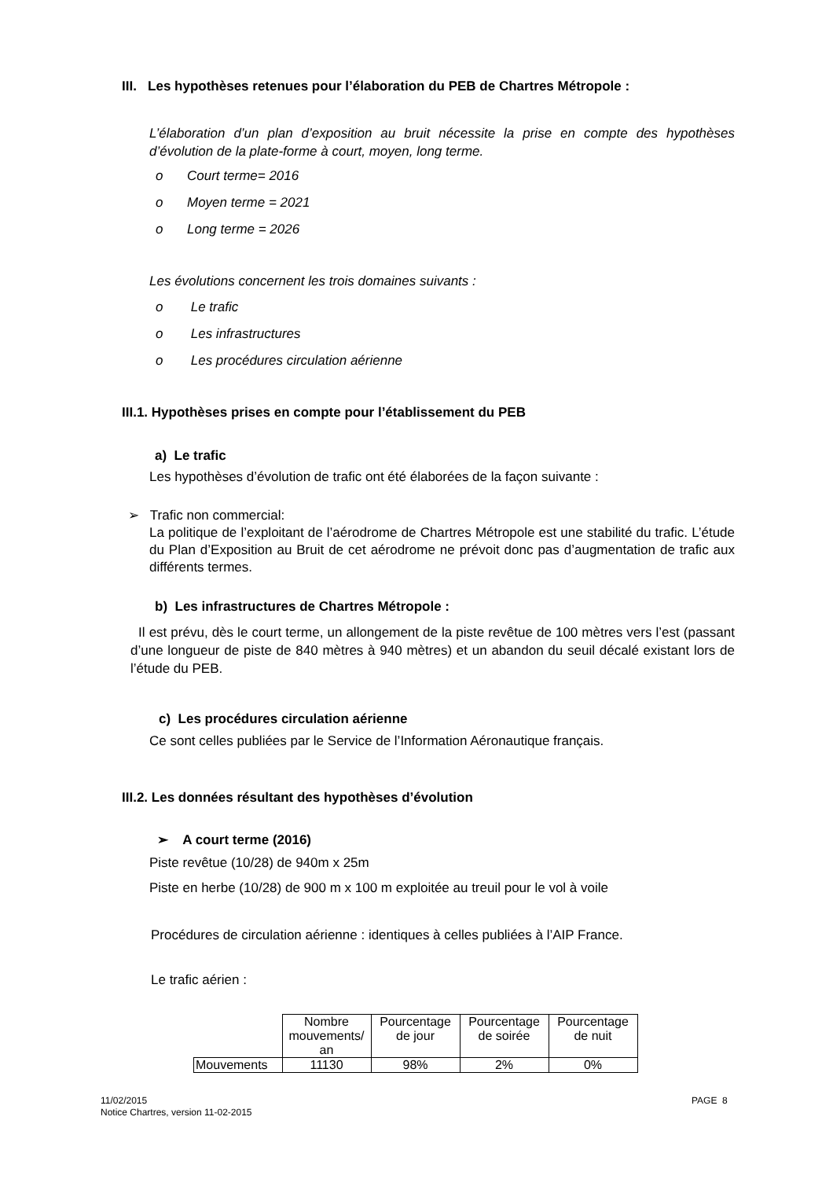III. Les hypothèses retenues pour l’élaboration du PEB de Chartres Métropole :
L’élaboration d’un plan d’exposition au bruit nécessite la prise en compte des hypothèses d’évolution de la plate-forme à court, moyen, long terme.
o Court terme= 2016
o Moyen terme = 2021
o Long terme = 2026
Les évolutions concernent les trois domaines suivants :
o Le trafic
o Les infrastructures
o Les procédures circulation aérienne
III.1. Hypothèses prises en compte pour l’établissement du PEB
a) Le trafic
Les hypothèses d’évolution de trafic ont été élaborées de la façon suivante :
➢ Trafic non commercial:
La politique de l’exploitant de l’aérodrome de Chartres Métropole est une stabilité du trafic. L’étude du Plan d’Exposition au Bruit de cet aérodrome ne prévoit donc pas d’augmentation de trafic aux différents termes.
b) Les infrastructures de Chartres Métropole :
Il est prévu, dès le court terme, un allongement de la piste revêtue de 100 mètres vers l’est (passant d’une longueur de piste de 840 mètres à 940 mètres) et un abandon du seuil décalé existant lors de l’étude du PEB.
c) Les procédures circulation aérienne
Ce sont celles publiées par le Service de l’Information Aéronautique français.
III.2. Les données résultant des hypothèses d’évolution
➢ A court terme (2016)
Piste revêtue (10/28) de 940m x 25m
Piste en herbe (10/28) de 900 m x 100 m exploitée au treuil pour le vol à voile
Procédures de circulation aérienne : identiques à celles publiées à l’AIP France.
Le trafic aérien :
| | Nombre mouvements/ an | Pourcentage de jour | Pourcentage de soirée | Pourcentage de nuit |
| Mouvements | 11130 | 98% | 2% | 0% |
11/02/2015
Notice Chartres, version 11-02-2015
PAGE 8